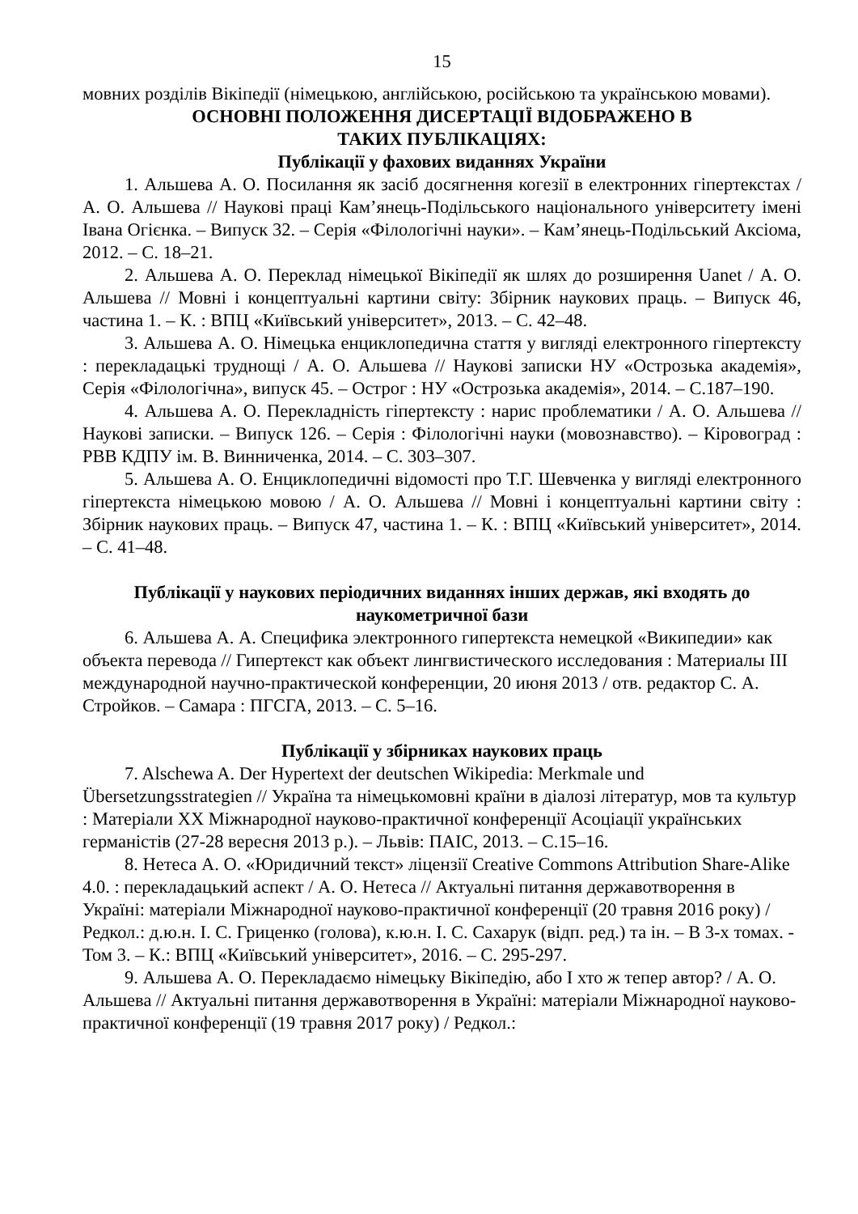15
мовних розділів Вікіпедії (німецькою, англійською, російською та українською мовами).
ОСНОВНІ ПОЛОЖЕННЯ ДИСЕРТАЦІЇ ВІДОБРАЖЕНО В
ТАКИХ ПУБЛІКАЦІЯХ:
Публікації у фахових виданнях України
1. Альшева А. О. Посилання як засіб досягнення когезії в електронних гіпертекстах / А. О. Альшева // Наукові праці Кам’янець-Подільського національного університету імені Івана Огієнка. – Випуск 32. – Серія «Філологічні науки». – Кам’янець-Подільський Аксіома, 2012. – С. 18–21.
2. Альшева А. О. Переклад німецької Вікіпедії як шлях до розширення Uanet / А. О. Альшева // Мовні і концептуальні картини світу: Збірник наукових праць. – Випуск 46, частина 1. – К. : ВПЦ «Київський університет», 2013. – С. 42–48.
3. Альшева А. О. Німецька енциклопедична стаття у вигляді електронного гіпертексту : перекладацькі труднощі / А. О. Альшева // Наукові записки НУ «Острозька академія», Серія «Філологічна», випуск 45. – Острог : НУ «Острозька академія», 2014. – С.187–190.
4. Альшева А. О. Перекладність гіпертексту : нарис проблематики / А. О. Альшева // Наукові записки. – Випуск 126. – Серія : Філологічні науки (мовознавство). – Кіровоград : РВВ КДПУ ім. В. Винниченка, 2014. – С. 303–307.
5. Альшева А. О. Енциклопедичні відомості про Т.Г. Шевченка у вигляді електронного гіпертекста німецькою мовою / А. О. Альшева // Мовні і концептуальні картини світу : Збірник наукових праць. – Випуск 47, частина 1. – К. : ВПЦ «Київський університет», 2014. – С. 41–48.
Публікації у наукових періодичних виданнях інших держав, які входять до наукометричної бази
6. Альшева А. А. Специфика электронного гипертекста немецкой «Википедии» как объекта перевода // Гипертекст как объект лингвистического исследования : Материалы III международной научно-практической конференции, 20 июня 2013 / отв. редактор С. А. Стройков. – Самара : ПГСГА, 2013. – С. 5–16.
Публікації у збірниках наукових праць
7. Alschewa A. Der Hypertext der deutschen Wikipedia: Merkmale und Übersetzungsstrategien // Україна та німецькомовні країни в діалозі літератур, мов та культур : Матеріали XX Міжнародної науково-практичної конференції Асоціації українських германістів (27-28 вересня 2013 р.). – Львів: ПАІС, 2013. – С.15–16.
8. Нетеса А. О. «Юридичний текст» ліцензії Creative Commons Attribution Share-Alike 4.0. : перекладацький аспект / А. О. Нетеса // Актуальні питання державотворення в Україні: матеріали Міжнародної науково-практичної конференції (20 травня 2016 року) / Редкол.: д.ю.н. І. С. Гриценко (голова), к.ю.н. І. С. Сахарук (відп. ред.) та ін. – В 3-х томах. - Том 3. – К.: ВПЦ «Київський університет», 2016. – С. 295-297.
9. Альшева А. О. Перекладаємо німецьку Вікіпедію, або І хто ж тепер автор? / А. О. Альшева // Актуальні питання державотворення в Україні: матеріали Міжнародної науково-практичної конференції (19 травня 2017 року) / Редкол.: